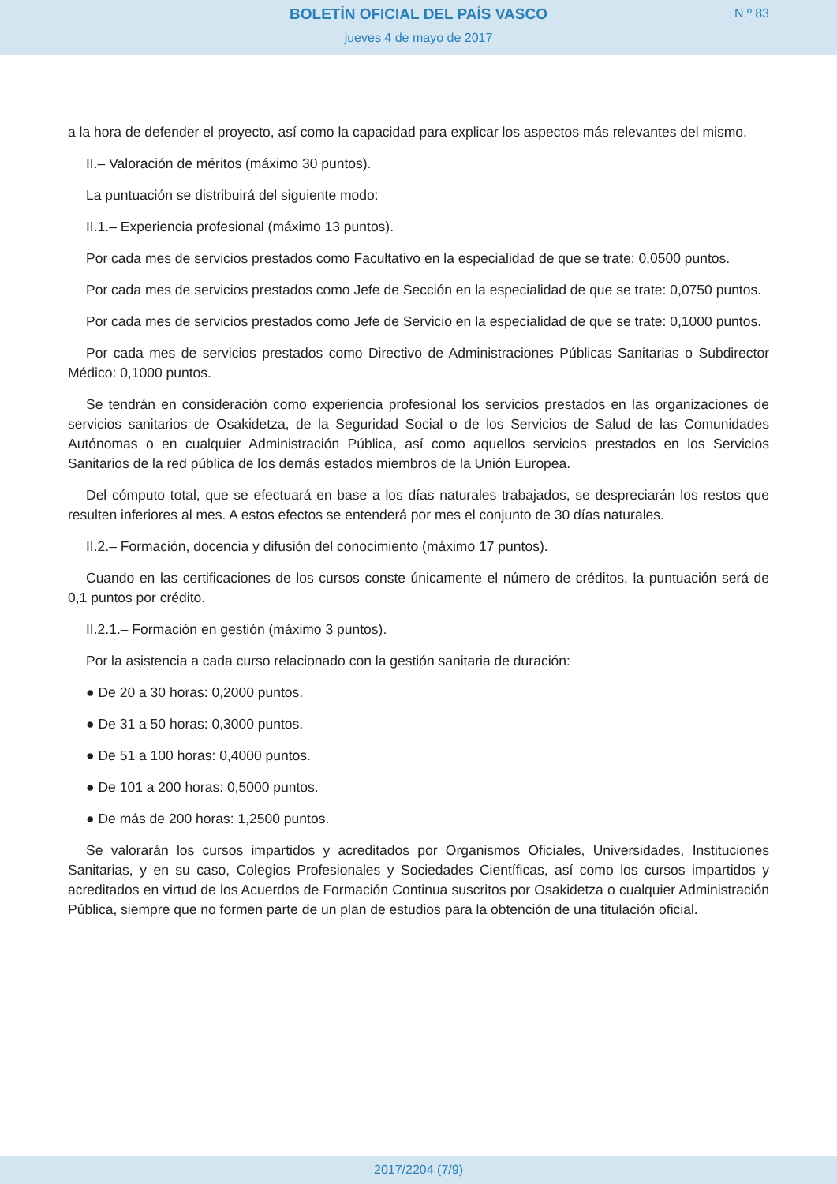BOLETÍN OFICIAL DEL PAÍS VASCO
N.º 83
jueves 4 de mayo de 2017
a la hora de defender el proyecto, así como la capacidad para explicar los aspectos más relevantes del mismo.
II.– Valoración de méritos (máximo 30 puntos).
La puntuación se distribuirá del siguiente modo:
II.1.– Experiencia profesional (máximo 13 puntos).
Por cada mes de servicios prestados como Facultativo en la especialidad de que se trate: 0,0500 puntos.
Por cada mes de servicios prestados como Jefe de Sección en la especialidad de que se trate: 0,0750 puntos.
Por cada mes de servicios prestados como Jefe de Servicio en la especialidad de que se trate: 0,1000 puntos.
Por cada mes de servicios prestados como Directivo de Administraciones Públicas Sanitarias o Subdirector Médico: 0,1000 puntos.
Se tendrán en consideración como experiencia profesional los servicios prestados en las organizaciones de servicios sanitarios de Osakidetza, de la Seguridad Social o de los Servicios de Salud de las Comunidades Autónomas o en cualquier Administración Pública, así como aquellos servicios prestados en los Servicios Sanitarios de la red pública de los demás estados miembros de la Unión Europea.
Del cómputo total, que se efectuará en base a los días naturales trabajados, se despreciarán los restos que resulten inferiores al mes. A estos efectos se entenderá por mes el conjunto de 30 días naturales.
II.2.– Formación, docencia y difusión del conocimiento (máximo 17 puntos).
Cuando en las certificaciones de los cursos conste únicamente el número de créditos, la puntuación será de 0,1 puntos por crédito.
II.2.1.– Formación en gestión (máximo 3 puntos).
Por la asistencia a cada curso relacionado con la gestión sanitaria de duración:
● De 20 a 30 horas: 0,2000 puntos.
● De 31 a 50 horas: 0,3000 puntos.
● De 51 a 100 horas: 0,4000 puntos.
● De 101 a 200 horas: 0,5000 puntos.
● De más de 200 horas: 1,2500 puntos.
Se valorarán los cursos impartidos y acreditados por Organismos Oficiales, Universidades, Instituciones Sanitarias, y en su caso, Colegios Profesionales y Sociedades Científicas, así como los cursos impartidos y acreditados en virtud de los Acuerdos de Formación Continua suscritos por Osakidetza o cualquier Administración Pública, siempre que no formen parte de un plan de estudios para la obtención de una titulación oficial.
2017/2204 (7/9)